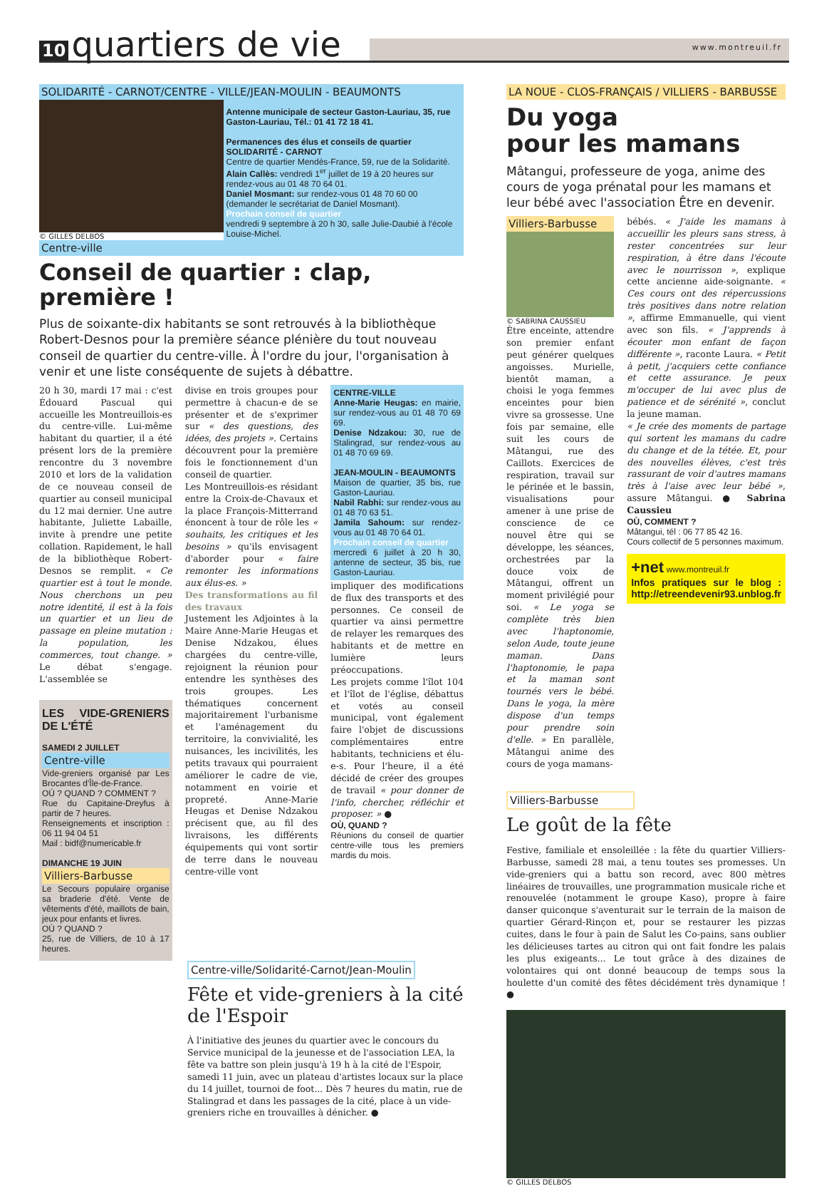10
quartiers de vie
www.montreuil.fr
SOLIDARITÉ - CARNOT/CENTRE - VILLE/JEAN-MOULIN - BEAUMONTS
© GILLES DELBOS
Centre-ville
Antenne municipale de secteur Gaston-Lauriau, 35, rue Gaston-Lauriau, Tél.: 01 41 72 18 41.
Permanences des élus et conseils de quartier
SOLIDARITÉ - CARNOT
Centre de quartier Mendès-France, 59, rue de la Solidarité.
Alain Callès: vendredi 1<sup>er</sup> juillet de 19 à 20 heures sur rendez-vous au 01 48 70 64 01.
Daniel Mosmant: sur rendez-vous 01 48 70 60 00 (demander le secrétariat de Daniel Mosmant).
Prochain conseil de quartier
vendredi 9 septembre à 20 h 30, salle Julie-Daubié à l'école Louise-Michel.
Conseil de quartier : clap, première !
Plus de soixante-dix habitants se sont retrouvés à la bibliothèque Robert-Desnos pour la première séance plénière du tout nouveau conseil de quartier du centre-ville. À l'ordre du jour, l'organisation à venir et une liste conséquente de sujets à débattre.
20 h 30, mardi 17 mai : c'est Édouard Pascual qui accueille les Montreuillois-es du centre-ville. Lui-même habitant du quartier, il a été présent lors de la première rencontre du 3 novembre 2010 et lors de la validation de ce nouveau conseil de quartier au conseil municipal du 12 mai dernier. Une autre habitante, Juliette Labaille, invite à prendre une petite collation. Rapidement, le hall de la bibliothèque Robert-Desnos se remplit. « Ce quartier est à tout le monde. Nous cherchons un peu notre identité, il est à la fois un quartier et un lieu de passage en pleine mutation : la population, les commerces, tout change. » Le débat s'engage. L'assemblée se
LES VIDE-GRENIERS DE L'ÉTÉ
SAMEDI 2 JUILLET
Centre-ville
Vide-greniers organisé par Les Brocantes d'Île-de-France.
OÙ ? QUAND ? COMMENT ?
Rue du Capitaine-Dreyfus à partir de 7 heures.
Renseignements et inscription : 06 11 94 04 51
Mail : bidf@numericable.fr
DIMANCHE 19 JUIN
Villiers-Barbusse
Le Secours populaire organise sa braderie d'été. Vente de vêtements d'été, maillots de bain, jeux pour enfants et livres.
OÙ ? QUAND ?
25, rue de Villiers, de 10 à 17 heures.
divise en trois groupes pour permettre à chacun-e de se présenter et de s'exprimer sur « des questions, des idées, des projets ». Certains découvrent pour la première fois le fonctionnement d'un conseil de quartier.
Les Montreuillois-es résidant entre la Croix-de-Chavaux et la place François-Mitterrand énoncent à tour de rôle les « souhaits, les critiques et les besoins » qu'ils envisagent d'aborder pour « faire remonter les informations aux élus-es. »
Des transformations au fil des travaux
Justement les Adjointes à la Maire Anne-Marie Heugas et Denise Ndzakou, élues chargées du centre-ville, rejoignent la réunion pour entendre les synthèses des trois groupes. Les thématiques concernent majoritairement l'urbanisme et l'aménagement du territoire, la convivialité, les nuisances, les incivilités, les petits travaux qui pourraient améliorer le cadre de vie, notamment en voirie et propreté. Anne-Marie Heugas et Denise Ndzakou précisent que, au fil des livraisons, les différents équipements qui vont sortir de terre dans le nouveau centre-ville vont
CENTRE-VILLE
Anne-Marie Heugas: en mairie, sur rendez-vous au 01 48 70 69 69.
Denise Ndzakou: 30, rue de Stalingrad, sur rendez-vous au 01 48 70 69 69.
JEAN-MOULIN - BEAUMONTS
Maison de quartier, 35 bis, rue Gaston-Lauriau.
Nabil Rabhi: sur rendez-vous au 01 48 70 63 51.
Jamila Sahoum: sur rendez-vous au 01 48 70 64 01.
Prochain conseil de quartier
mercredi 6 juillet à 20 h 30, antenne de secteur, 35 bis, rue Gaston-Lauriau.
impliquer des modifications de flux des transports et des personnes. Ce conseil de quartier va ainsi permettre de relayer les remarques des habitants et de mettre en lumière leurs préoccupations.
Les projets comme l'îlot 104 et l'îlot de l'église, débattus et votés au conseil municipal, vont également faire l'objet de discussions complémentaires entre habitants, techniciens et élu-e-s. Pour l'heure, il a été décidé de créer des groupes de travail « pour donner de l'info, chercher, réfléchir et proposer. » ●
OÙ, QUAND ?
Réunions du conseil de quartier centre-ville tous les premiers mardis du mois.
Centre-ville/Solidarité-Carnot/Jean-Moulin
Fête et vide-greniers à la cité de l'Espoir
À l'initiative des jeunes du quartier avec le concours du Service municipal de la jeunesse et de l'association LEA, la fête va battre son plein jusqu'à 19 h à la cité de l'Espoir, samedi 11 juin, avec un plateau d'artistes locaux sur la place du 14 juillet, tournoi de foot... Dès 7 heures du matin, rue de Stalingrad et dans les passages de la cité, place à un vide-greniers riche en trouvailles à dénicher. ●
LA NOUE - CLOS-FRANÇAIS / VILLIERS - BARBUSSE
Du yoga
pour les mamans
Mâtangui, professeure de yoga, anime des cours de yoga prénatal pour les mamans et leur bébé avec l'association Être en devenir.
Villiers-Barbusse
© SABRINA CAUSSIEU
Être enceinte, attendre son premier enfant peut générer quelques angoisses. Murielle, bientôt maman, a choisi le yoga femmes enceintes pour bien vivre sa grossesse. Une fois par semaine, elle suit les cours de Mâtangui, rue des Caillots. Exercices de respiration, travail sur le périnée et le bassin, visualisations pour amener à une prise de conscience de ce nouvel être qui se développe, les séances, orchestrées par la douce voix de Mâtangui, offrent un moment privilégié pour soi. « Le yoga se complète très bien avec l'haptonomie, selon Aude, toute jeune maman. Dans l'haptonomie, le papa et la maman sont tournés vers le bébé. Dans le yoga, la mère dispose d'un temps pour prendre soin d'elle. » En parallèle, Mâtangui anime des cours de yoga mamans-
bébés. « J'aide les mamans à accueillir les pleurs sans stress, à rester concentrées sur leur respiration, à être dans l'écoute avec le nourrisson », explique cette ancienne aide-soignante. « Ces cours ont des répercussions très positives dans notre relation », affirme Emmanuelle, qui vient avec son fils. « J'apprends à écouter mon enfant de façon différente », raconte Laura. « Petit à petit, j'acquiers cette confiance et cette assurance. Je peux m'occuper de lui avec plus de patience et de sérénité », conclut la jeune maman.
« Je crée des moments de partage qui sortent les mamans du cadre du change et de la tétée. Et, pour des nouvelles élèves, c'est très rassurant de voir d'autres mamans très à l'aise avec leur bébé », assure Mâtangui. ● Sabrina Caussieu
OÙ, COMMENT ?
Mâtangui, tél : 06 77 85 42 16.
Cours collectif de 5 personnes maximum.
+net www.montreuil.fr
Infos pratiques sur le blog : http://etreendevenir93.unblog.fr
Villiers-Barbusse
Le goût de la fête
Festive, familiale et ensoleillée : la fête du quartier Villiers-Barbusse, samedi 28 mai, a tenu toutes ses promesses. Un vide-greniers qui a battu son record, avec 800 mètres linéaires de trouvailles, une programmation musicale riche et renouvelée (notamment le groupe Kaso), propre à faire danser quiconque s'aventurait sur le terrain de la maison de quartier Gérard-Rinçon et, pour se restaurer les pizzas cuites, dans le four à pain de Salut les Co-pains, sans oublier les délicieuses tartes au citron qui ont fait fondre les palais les plus exigeants... Le tout grâce à des dizaines de volontaires qui ont donné beaucoup de temps sous la houlette d'un comité des fêtes décidément très dynamique ! ●
© GILLES DELBOS